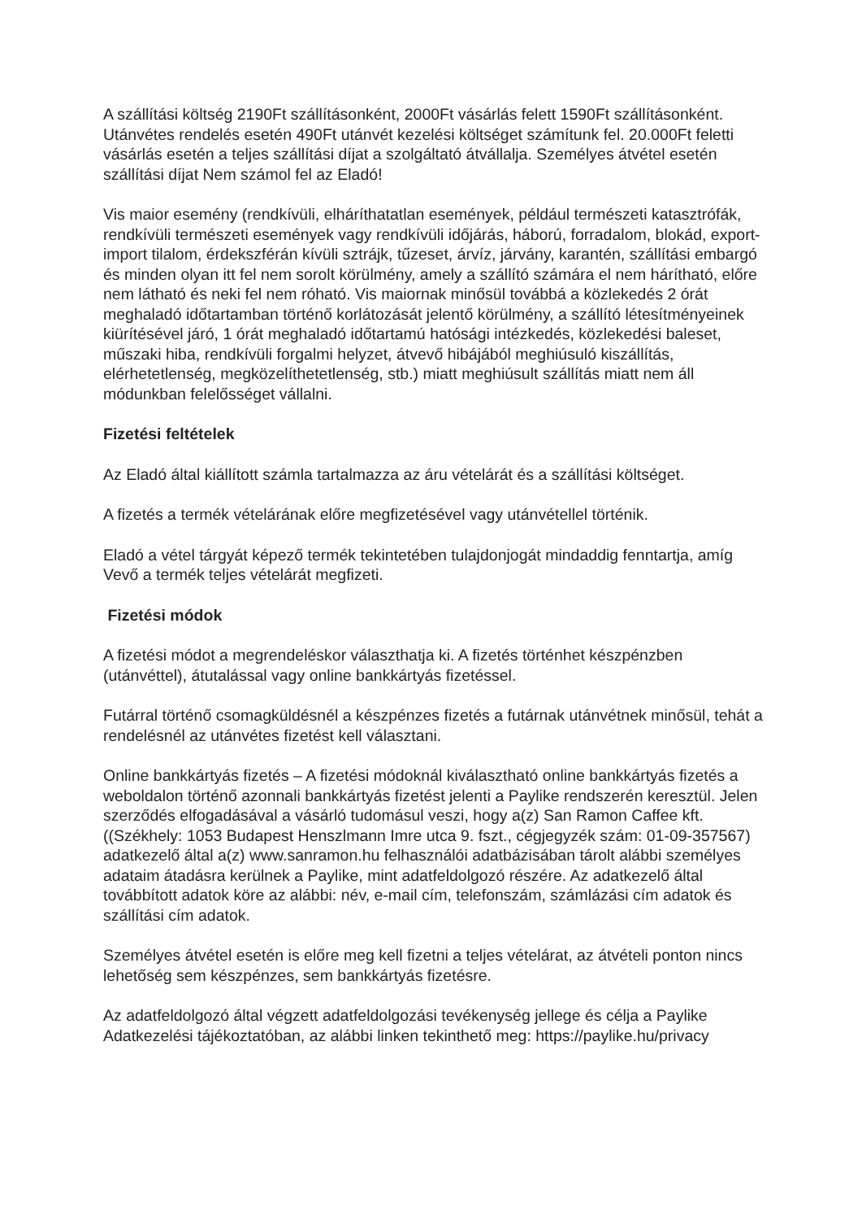A szállítási költség 2190Ft szállításonként, 2000Ft vásárlás felett 1590Ft szállításonként. Utánvétes rendelés esetén 490Ft utánvét kezelési költséget számítunk fel. 20.000Ft feletti vásárlás esetén a teljes szállítási díjat a szolgáltató átvállalja. Személyes átvétel esetén szállítási díjat Nem számol fel az Eladó!
Vis maior esemény (rendkívüli, elháríthatatlan események, például természeti katasztrófák, rendkívüli természeti események vagy rendkívüli időjárás, háború, forradalom, blokád, export-import tilalom, érdekszférán kívüli sztrájk, tűzeset, árvíz, járvány, karantén, szállítási embargó és minden olyan itt fel nem sorolt körülmény, amely a szállító számára el nem hárítható, előre nem látható és neki fel nem róható. Vis maiornak minősül továbbá a közlekedés 2 órát meghaladó időtartamban történő korlátozását jelentő körülmény, a szállító létesítményeinek kiürítésével járó, 1 órát meghaladó időtartamú hatósági intézkedés, közlekedési baleset, műszaki hiba, rendkívüli forgalmi helyzet, átvevő hibájából meghiúsuló kiszállítás, elérhetetlenség, megközelíthetetlenség, stb.) miatt meghiúsult szállítás miatt nem áll módunkban felelősséget vállalni.
Fizetési feltételek
Az Eladó által kiállított számla tartalmazza az áru vételárát és a szállítási költséget.
A fizetés a termék vételárának előre megfizetésével vagy utánvétellel történik.
Eladó a vétel tárgyát képező termék tekintetében tulajdonjogát mindaddig fenntartja, amíg Vevő a termék teljes vételárát megfizeti.
Fizetési módok
A fizetési módot a megrendeléskor választhatja ki. A fizetés történhet készpénzben (utánvéttel), átutalással vagy online bankkártyás fizetéssel.
Futárral történő csomagküldésnél a készpénzes fizetés a futárnak utánvétnek minősül, tehát a rendelésnél az utánvétes fizetést kell választani.
Online bankkártyás fizetés – A fizetési módoknál kiválasztható online bankkártyás fizetés a weboldalon történő azonnali bankkártyás fizetést jelenti a Paylike rendszerén keresztül. Jelen szerződés elfogadásával a vásárló tudomásul veszi, hogy a(z) San Ramon Caffee kft. ((Székhely: 1053 Budapest Henszlmann Imre utca 9. fszt., cégjegyzék szám: 01-09-357567) adatkezelő által a(z) www.sanramon.hu felhasználói adatbázisában tárolt alábbi személyes adataim átadásra kerülnek a Paylike, mint adatfeldolgozó részére. Az adatkezelő által továbbított adatok köre az alábbi: név, e-mail cím, telefonszám, számlázási cím adatok és szállítási cím adatok.
Személyes átvétel esetén is előre meg kell fizetni a teljes vételárat, az átvételi ponton nincs lehetőség sem készpénzes, sem bankkártyás fizetésre.
Az adatfeldolgozó által végzett adatfeldolgozási tevékenység jellege és célja a Paylike Adatkezelési tájékoztatóban, az alábbi linken tekinthető meg: https://paylike.hu/privacy